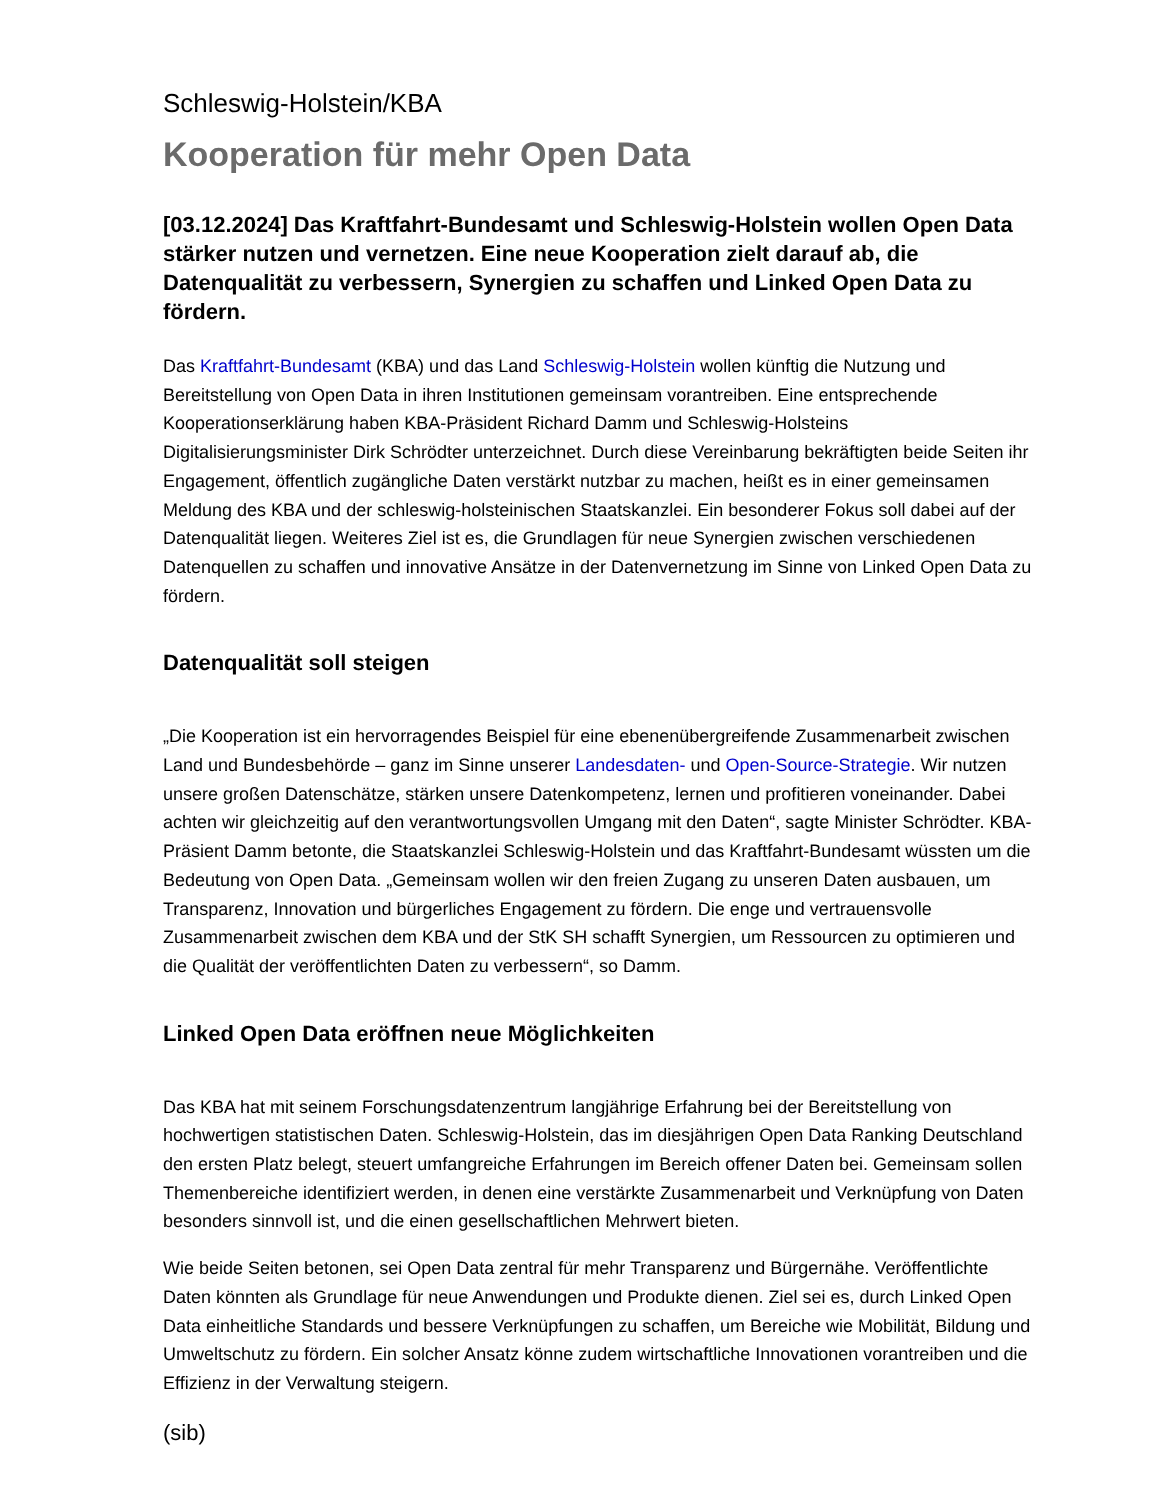Schleswig-Holstein/KBA
Kooperation für mehr Open Data
[03.12.2024] Das Kraftfahrt-Bundesamt und Schleswig-Holstein wollen Open Data stärker nutzen und vernetzen. Eine neue Kooperation zielt darauf ab, die Datenqualität zu verbessern, Synergien zu schaffen und Linked Open Data zu fördern.
Das Kraftfahrt-Bundesamt (KBA) und das Land Schleswig-Holstein wollen künftig die Nutzung und Bereitstellung von Open Data in ihren Institutionen gemeinsam vorantreiben. Eine entsprechende Kooperationserklärung haben KBA-Präsident Richard Damm und Schleswig-Holsteins Digitalisierungsminister Dirk Schrödter unterzeichnet. Durch diese Vereinbarung bekräftigten beide Seiten ihr Engagement, öffentlich zugängliche Daten verstärkt nutzbar zu machen, heißt es in einer gemeinsamen Meldung des KBA und der schleswig-holsteinischen Staatskanzlei. Ein besonderer Fokus soll dabei auf der Datenqualität liegen. Weiteres Ziel ist es, die Grundlagen für neue Synergien zwischen verschiedenen Datenquellen zu schaffen und innovative Ansätze in der Datenvernetzung im Sinne von Linked Open Data zu fördern.
Datenqualität soll steigen
„Die Kooperation ist ein hervorragendes Beispiel für eine ebenenübergreifende Zusammenarbeit zwischen Land und Bundesbehörde – ganz im Sinne unserer Landesdaten- und Open-Source-Strategie. Wir nutzen unsere großen Datenschätze, stärken unsere Datenkompetenz, lernen und profitieren voneinander. Dabei achten wir gleichzeitig auf den verantwortungsvollen Umgang mit den Daten“, sagte Minister Schrödter. KBA-Präsient Damm betonte, die Staatskanzlei Schleswig-Holstein und das Kraftfahrt-Bundesamt wüssten um die Bedeutung von Open Data. „Gemeinsam wollen wir den freien Zugang zu unseren Daten ausbauen, um Transparenz, Innovation und bürgerliches Engagement zu fördern. Die enge und vertrauensvolle Zusammenarbeit zwischen dem KBA und der StK SH schafft Synergien, um Ressourcen zu optimieren und die Qualität der veröffentlichten Daten zu verbessern“, so Damm.
Linked Open Data eröffnen neue Möglichkeiten
Das KBA hat mit seinem Forschungsdatenzentrum langjährige Erfahrung bei der Bereitstellung von hochwertigen statistischen Daten. Schleswig-Holstein, das im diesjährigen Open Data Ranking Deutschland den ersten Platz belegt, steuert umfangreiche Erfahrungen im Bereich offener Daten bei. Gemeinsam sollen Themenbereiche identifiziert werden, in denen eine verstärkte Zusammenarbeit und Verknüpfung von Daten besonders sinnvoll ist, und die einen gesellschaftlichen Mehrwert bieten.
Wie beide Seiten betonen, sei Open Data zentral für mehr Transparenz und Bürgernähe. Veröffentlichte Daten könnten als Grundlage für neue Anwendungen und Produkte dienen. Ziel sei es, durch Linked Open Data einheitliche Standards und bessere Verknüpfungen zu schaffen, um Bereiche wie Mobilität, Bildung und Umweltschutz zu fördern. Ein solcher Ansatz könne zudem wirtschaftliche Innovationen vorantreiben und die Effizienz in der Verwaltung steigern.
(sib)